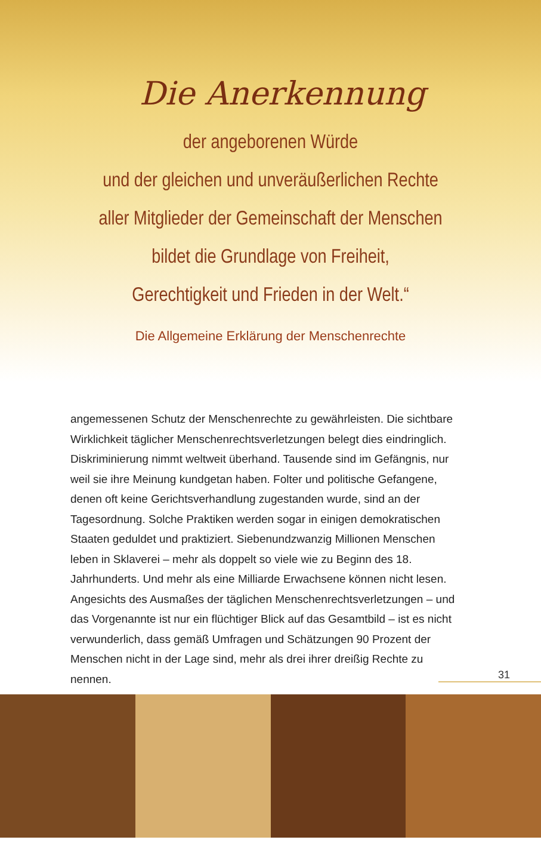Die Anerkennung
der angeborenen Würde
und der gleichen und unveräußerlichen Rechte
aller Mitglieder der Gemeinschaft der Menschen
bildet die Grundlage von Freiheit,
Gerechtigkeit und Frieden in der Welt.“
Die Allgemeine Erklärung der Menschenrechte
angemessenen Schutz der Menschenrechte zu gewährleisten. Die sichtbare Wirklichkeit täglicher Menschenrechtsverletzungen belegt dies eindringlich. Diskriminierung nimmt weltweit überhand. Tausende sind im Gefängnis, nur weil sie ihre Meinung kundgetan haben. Folter und politische Gefangene, denen oft keine Gerichtsverhandlung zugestanden wurde, sind an der Tagesordnung. Solche Praktiken werden sogar in einigen demokratischen Staaten geduldet und praktiziert. Siebenundzwanzig Millionen Menschen leben in Sklaverei – mehr als doppelt so viele wie zu Beginn des 18. Jahrhunderts. Und mehr als eine Milliarde Erwachsene können nicht lesen. Angesichts des Ausmaßes der täglichen Menschenrechtsverletzungen – und das Vorgenannte ist nur ein flüchtiger Blick auf das Gesamtbild – ist es nicht verwunderlich, dass gemäß Umfragen und Schätzungen 90 Prozent der Menschen nicht in der Lage sind, mehr als drei ihrer dreißig Rechte zu nennen.
31